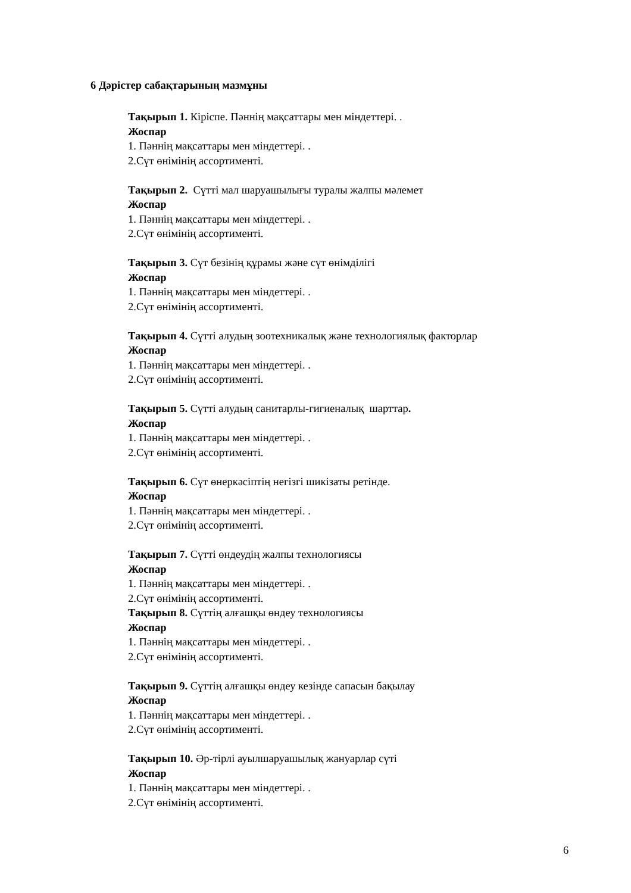6 Дәрістер сабақтарының мазмұны
Тақырып 1. Кіріспе. Пәннің мақсаттары мен міндеттері. .
Жоспар
1. Пәннің мақсаттары мен міндеттері. .
2.Сүт өнімінің ассортименті.
Тақырып 2. Сүтті мал шаруашылығы туралы жалпы мәлемет
Жоспар
1. Пәннің мақсаттары мен міндеттері. .
2.Сүт өнімінің ассортименті.
Тақырып 3. Сүт безінің құрамы және сүт өнімділігі
Жоспар
1. Пәннің мақсаттары мен міндеттері. .
2.Сүт өнімінің ассортименті.
Тақырып 4. Сүтті алудың зоотехникалық және технологиялық факторлар
Жоспар
1. Пәннің мақсаттары мен міндеттері. .
2.Сүт өнімінің ассортименті.
Тақырып 5. Сүтті алудың санитарлы-гигиеналық шарттар.
Жоспар
1. Пәннің мақсаттары мен міндеттері. .
2.Сүт өнімінің ассортименті.
Тақырып 6. Сүт өнеркәсіптің негізгі шикізаты ретінде.
Жоспар
1. Пәннің мақсаттары мен міндеттері. .
2.Сүт өнімінің ассортименті.
Тақырып 7. Сүтті өндеудің жалпы технологиясы
Жоспар
1. Пәннің мақсаттары мен міндеттері. .
2.Сүт өнімінің ассортименті.
Тақырып 8. Сүттің алғашқы өндеу технологиясы
Жоспар
1. Пәннің мақсаттары мен міндеттері. .
2.Сүт өнімінің ассортименті.
Тақырып 9. Сүттің алғашқы өндеу кезінде сапасын бақылау
Жоспар
1. Пәннің мақсаттары мен міндеттері. .
2.Сүт өнімінің ассортименті.
Тақырып 10. Әр-тірлі ауылшаруашылық жануарлар сүті
Жоспар
1. Пәннің мақсаттары мен міндеттері. .
2.Сүт өнімінің ассортименті.
6